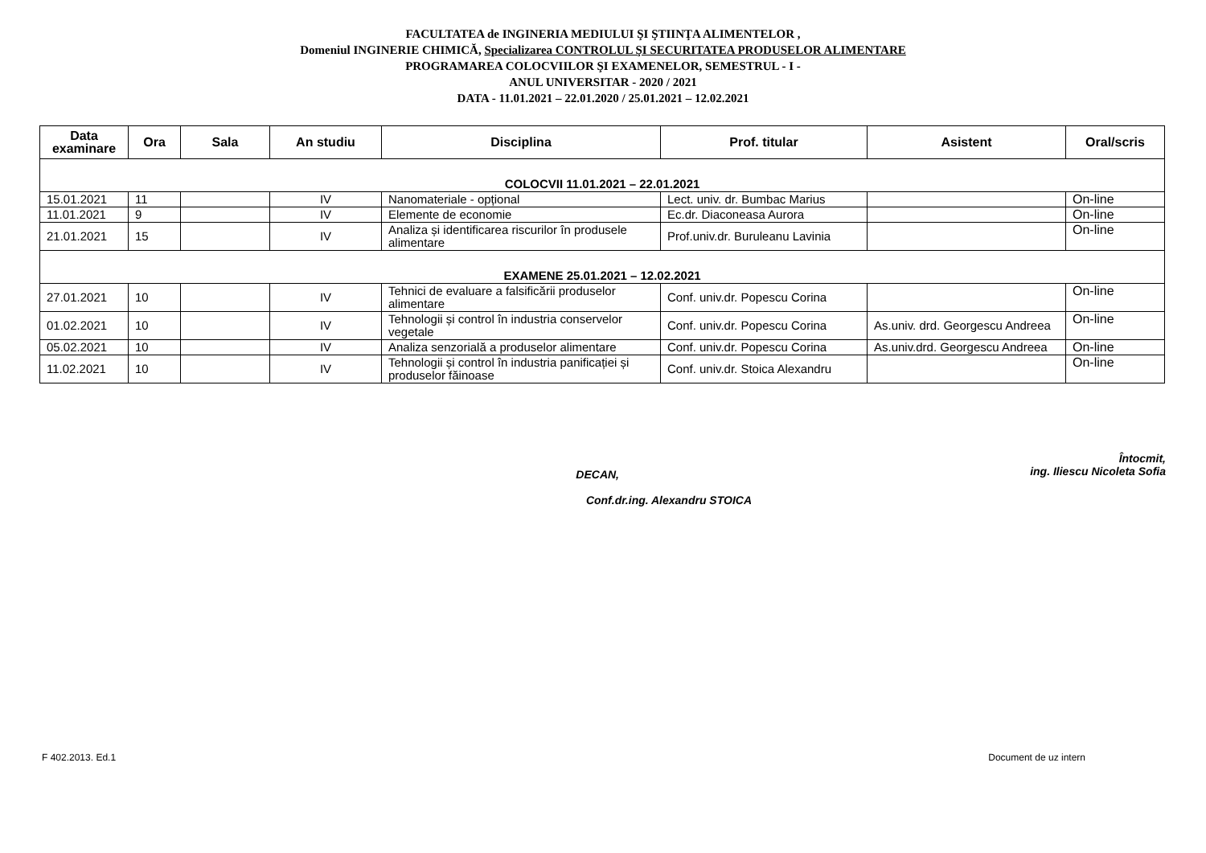FACULTATEA de INGINERIA MEDIULUI ŞI ŞTIINŢA ALIMENTELOR ,
Domeniul INGINERIE CHIMICĂ, Specializarea CONTROLUL ŞI SECURITATEA PRODUSELOR ALIMENTARE
PROGRAMAREA COLOCVIILOR ŞI EXAMENELOR, SEMESTRUL - I -
ANUL UNIVERSITAR - 2020 / 2021
DATA - 11.01.2021 – 22.01.2020 / 25.01.2021 – 12.02.2021
| Data examinare | Ora | Sala | An studiu | Disciplina | Prof. titular | Asistent | Oral/scris |
| --- | --- | --- | --- | --- | --- | --- | --- |
| COLOCVII 11.01.2021 – 22.01.2021 | | | | | | | |
| 15.01.2021 | 11 | | IV | Nanomateriale - opțional | Lect. univ. dr. Bumbac Marius | | On-line |
| 11.01.2021 | 9 | | IV | Elemente de economie | Ec.dr. Diaconeasa Aurora | | On-line |
| 21.01.2021 | 15 | | IV | Analiza și identificarea riscurilor în produsele alimentare | Prof.univ.dr. Buruleanu Lavinia | | On-line |
| EXAMENE 25.01.2021 – 12.02.2021 | | | | | | | |
| 27.01.2021 | 10 | | IV | Tehnici de evaluare a falsificării produselor alimentare | Conf. univ.dr. Popescu Corina | | On-line |
| 01.02.2021 | 10 | | IV | Tehnologii și control în industria conservelor vegetale | Conf. univ.dr. Popescu Corina | As.univ. drd. Georgescu Andreea | On-line |
| 05.02.2021 | 10 | | IV | Analiza senzorială a produselor alimentare | Conf. univ.dr. Popescu Corina | As.univ.drd. Georgescu Andreea | On-line |
| 11.02.2021 | 10 | | IV | Tehnologii și control în industria panificației și produselor făinoase | Conf. univ.dr. Stoica Alexandru | | On-line |
DECAN,
Conf.dr.ing. Alexandru STOICA
Întocmit,
ing. Iliescu Nicoleta Sofia
F 402.2013. Ed.1 Document de uz intern